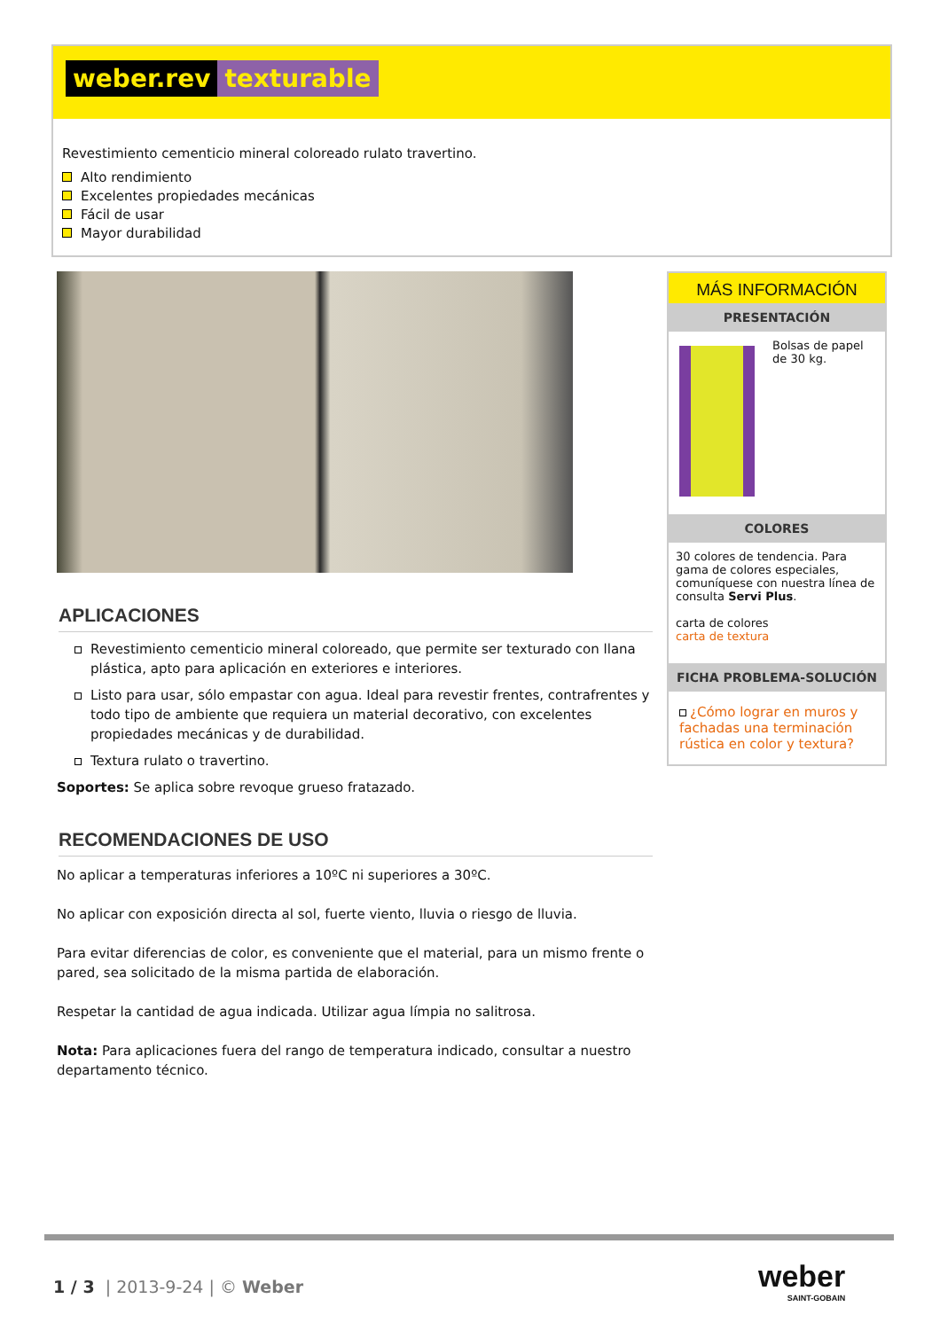weber.rev texturable
Revestimiento cementicio mineral coloreado rulato travertino.
Alto rendimiento
Excelentes propiedades mecánicas
Fácil de usar
Mayor durabilidad
APLICACIONES
Revestimiento cementicio mineral coloreado, que permite ser texturado con llana plástica, apto para aplicación en exteriores e interiores.
Listo para usar, sólo empastar con agua. Ideal para revestir frentes, contrafrentes y todo tipo de ambiente que requiera un material decorativo, con excelentes propiedades mecánicas y de durabilidad.
Textura rulato o travertino.
Soportes: Se aplica sobre revoque grueso fratazado.
RECOMENDACIONES DE USO
No aplicar a temperaturas inferiores a 10ºC ni superiores a 30ºC.
No aplicar con exposición directa al sol, fuerte viento, lluvia o riesgo de lluvia.
Para evitar diferencias de color, es conveniente que el material, para un mismo frente o pared, sea solicitado de la misma partida de elaboración.
Respetar la cantidad de agua indicada. Utilizar agua límpia no salitrosa.
Nota: Para aplicaciones fuera del rango de temperatura indicado, consultar a nuestro departamento técnico.
MÁS INFORMACIÓN
PRESENTACIÓN
Bolsas de papel de 30 kg.
COLORES
30 colores de tendencia. Para gama de colores especiales, comuníquese con nuestra línea de consulta Servi Plus.
carta de colores
carta de textura
FICHA PROBLEMA-SOLUCIÓN
¿Cómo lograr en muros y fachadas una terminación rústica en color y textura?
1 / 3 | 2013-9-24 | © Weber
weber
SAINT-GOBAIN